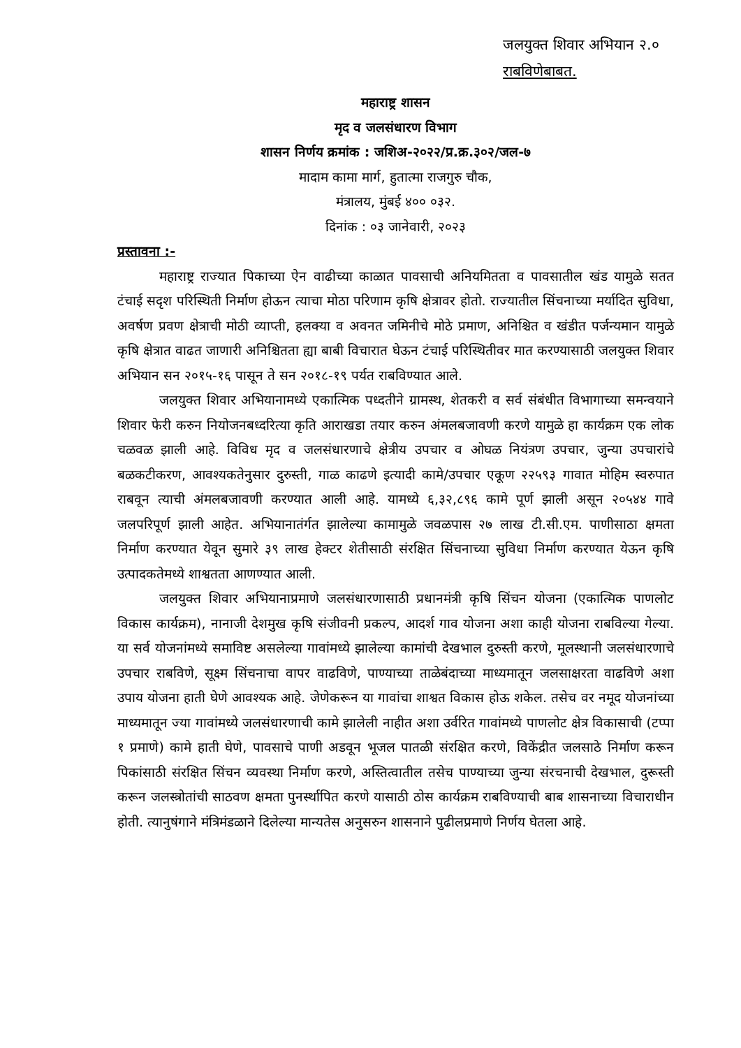जलयुक्त शिवार अभियान २.०
राबविणेबाबत.
महाराष्ट्र शासन
मृद व जलसंधारण विभाग
शासन निर्णय क्रमांक : जशिअ-२०२२/प्र.क्र.३०२/जल-७
मादाम कामा मार्ग, हुतात्मा राजगुरु चौक,
मंत्रालय, मुंबई ४०० ०३२.
दिनांक : ०३ जानेवारी, २०२३
प्रस्तावना :-
महाराष्ट्र राज्यात पिकाच्या ऐन वाढीच्या काळात पावसाची अनियमितता व पावसातील खंड यामुळे सतत टंचाई सदृश परिस्थिती निर्माण होऊन त्याचा मोठा परिणाम कृषि क्षेत्रावर होतो. राज्यातील सिंचनाच्या मर्यादित सुविधा, अवर्षण प्रवण क्षेत्राची मोठी व्याप्ती, हलक्या व अवनत जमिनीचे मोठे प्रमाण, अनिश्चित व खंडीत पर्जन्यमान यामुळे कृषि क्षेत्रात वाढत जाणारी अनिश्चितता ह्या बाबी विचारात घेऊन टंचाई परिस्थितीवर मात करण्यासाठी जलयुक्त शिवार अभियान सन २०१५-१६ पासून ते सन २०१८-१९ पर्यत राबविण्यात आले.
जलयुक्त शिवार अभियानामध्ये एकात्मिक पध्दतीने ग्रामस्थ, शेतकरी व सर्व संबंधीत विभागाच्या समन्वयाने शिवार फेरी करुन नियोजनबध्दरित्या कृति आराखडा तयार करुन अंमलबजावणी करणे यामुळे हा कार्यक्रम एक लोक चळवळ झाली आहे. विविध मृद व जलसंधारणाचे क्षेत्रीय उपचार व ओघळ नियंत्रण उपचार, जुन्या उपचारांचे बळकटीकरण, आवश्यकतेनुसार दुरुस्ती, गाळ काढणे इत्यादी कामे/उपचार एकूण २२५९३ गावात मोहिम स्वरुपात राबवून त्याची अंमलबजावणी करण्यात आली आहे. यामध्ये ६,३२,८९६ कामे पूर्ण झाली असून २०५४४ गावे जलपरिपूर्ण झाली आहेत. अभियानातंर्गत झालेल्या कामामुळे जवळपास २७ लाख टी.सी.एम. पाणीसाठा क्षमता निर्माण करण्यात येवून सुमारे ३९ लाख हेक्टर शेतीसाठी संरक्षित सिंचनाच्या सुविधा निर्माण करण्यात येऊन कृषि उत्पादकतेमध्ये शाश्वतता आणण्यात आली.
जलयुक्त शिवार अभियानाप्रमाणे जलसंधारणासाठी प्रधानमंत्री कृषि सिंचन योजना (एकात्मिक पाणलोट विकास कार्यक्रम), नानाजी देशमुख कृषि संजीवनी प्रकल्प, आदर्श गाव योजना अशा काही योजना राबविल्या गेल्या. या सर्व योजनांमध्ये समाविष्ट असलेल्या गावांमध्ये झालेल्या कामांची देखभाल दुरुस्ती करणे, मूलस्थानी जलसंधारणाचे उपचार राबविणे, सूक्ष्म सिंचनाचा वापर वाढविणे, पाण्याच्या ताळेबंदाच्या माध्यमातून जलसाक्षरता वाढविणे अशा उपाय योजना हाती घेणे आवश्यक आहे. जेणेकरून या गावांचा शाश्वत विकास होऊ शकेल. तसेच वर नमूद योजनांच्या माध्यमातून ज्या गावांमध्ये जलसंधारणाची कामे झालेली नाहीत अशा उर्वरित गावांमध्ये पाणलोट क्षेत्र विकासाची (टप्पा १ प्रमाणे) कामे हाती घेणे, पावसाचे पाणी अडवून भूजल पातळी संरक्षित करणे, विकेंद्रीत जलसाठे निर्माण करून पिकांसाठी संरक्षित सिंचन व्यवस्था निर्माण करणे, अस्तित्वातील तसेच पाण्याच्या जुन्या संरचनाची देखभाल, दुरूस्ती करून जलस्त्रोतांची साठवण क्षमता पुनर्स्थापित करणे यासाठी ठोस कार्यक्रम राबविण्याची बाब शासनाच्या विचाराधीन होती. त्यानुषंगाने मंत्रिमंडळाने दिलेल्या मान्यतेस अनुसरुन शासनाने पुढीलप्रमाणे निर्णय घेतला आहे.